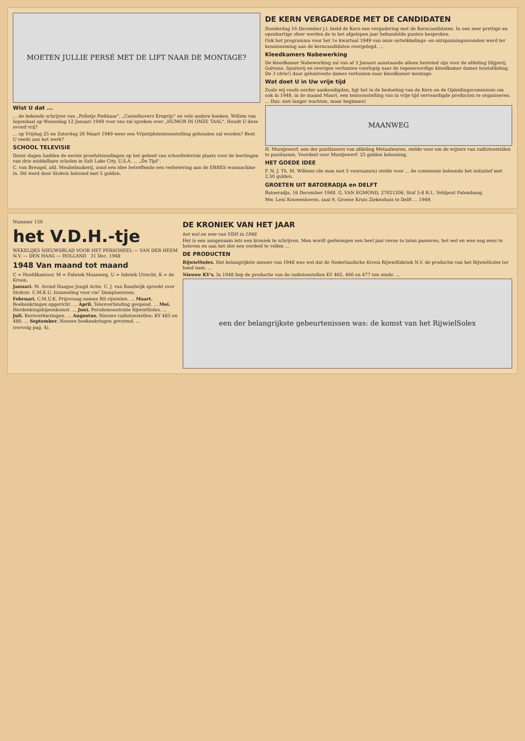MOETEN JULLIE PERSÉ MET DE LIFT NAAR DE MONTAGE?
Wist U dat ...
... de bekende schrijver van „Polletje Piekhaar", „Cantelhovers Ereprijs" en vele andere boeken, Willem van Iependaal op Woensdag 12 Januari 1949 voor ons zal spreken over „HUMOR IN ONZE TAAL". Houdt U deze avond vrij?
... op Vrijdag 25 en Zaterdag 26 Maart 1949 weer een Vrijetijdstentoonstelling gehouden zal worden? Bent U reeds aan het werk?
SCHOOL TELEVISIE
Dezer dagen hadden de eerste proefuitzendingen op het gebied van schooltelevisie plaats voor de leerlingen van drie middelbare scholen in Salt Lake City, U.S.A. ... „De Tijd".
C. van Breugel, afd. Meubelmakerij, zond een idee betreffende een verbetering aan de ERRES wasmachine in. Dit werd door Stokvis beloond met 5 gulden.
DE KERN VERGADERDE MET DE CANDIDATEN
Donderdag 16 December j.l. hield de Kern een vergadering met de Kerncandidaten. In een zeer prettige en openhartige sfeer werden de in het afgelopen jaar behandelde punten besproken.
Ook het programma voor het 1e kwartaal 1949 van onze ontwikkelings- en ontspanningsavonden werd ter kennisneming aan de kerncandidaten overgelegd. ...
Kleedkamers Nabewerking
De kleedkamer Nabewerking zal van af 3 Januari aanstaande alleen bestemd zijn voor de afdeling Slijperij, Galvano, Spuiterij en overigen verhuizen voorlopig naar de tegenwoordige kleedkamer dames houtafdeling. De 3 (drie!) daar gehuisveste dames verhuizen naar kleedkamer montage.
Wat doet U in Uw vrije tijd
Zoals wij reeds eerder aankondigden, ligt het in de bedoeling van de Kern en de Opleidingscommissie om ook in 1949, in de maand Maart, een tentoonstelling van in vrije tijd vervaardigde producten te organiseren. ... Dus: niet langer wachten, maar beginnen!
MAANWEG
H. Muntjewerf, een der puntlassers van afdeling Metaalwaren, stelde voor om de wijzers van radiotoestellen te puntlassen. Voordeel voor Muntjewerf: 25 gulden belooning.
HET GOEDE IDEE
F. N. J. Th. M. Willems (de man met 5 voornamen) stelde voor ... de commissie beloonde het initiatief met 2,50 gulden.
GROETEN UIT BATOERADJA en DELFT
Batoeradja, 16 December 1948. G. VAN EGMOND, 27021206, Staf 5-8 R.I., Veldpost Palembang.
Mw. Leni Kouwenhoven, zaal 9, Groene Kruis Ziekenhuis te Delft ... 1949.
Nummer 156
het V.D.H.-tje
WEKELIJKS NIEUWSBLAD VOOR HET PERSONEEL — VAN DER HEEM N.V. — DEN HAAG — HOLLAND 31 Dec. 1948
1948 Van maand tot maand
C = Hoofdkantoor, M = Fabriek Maanweg, U = fabriek Utrecht, K = de Kroon.
Januari. M. Avond Haagse Jeugd Actie. C. J. van Randwijk spreekt over Stokvis. C.M.K.U. Inzameling voor cm² Damplantsoen.
Februari. C.M.U.K. Prijsvraag namen RS-rijwielen. ... Maart. Boekenkringen opgericht. ... April. Telexverbinding geopend. ... Mei. Herdenkingsbijeenkomst. ... Juni. Persdemonstratie RijwielSolex. ... Juli. Kernverkiezingen. ... Augustus. Nieuwe radiotoestellen: KY 485 en 486. ... September. Nieuwe boekenkringen gevormd. ...
(vervolg pag. 4).
DE KRONIEK VAN HET JAAR
het wel en wee van VDH in 1948
Het is een aangenaam iets een kroniek te schrijven. Men wordt gedwongen een heel jaar revue te laten passeren, het wel en wee nog eens te beleven en aan het slot een oordeel te vellen ...
DE PRODUCTEN
RijwielSolex. Het belangrijkste nieuws van 1948 was wel dat de Nederlandsche Kroon Rijwielfabriek N.V. de productie van het RijwielSolex ter hand nam. ...
Nieuwe KY's. In 1948 liep de productie van de radiotoestellen KY 465, 466 en 477 ten einde. ...
een der belangrijkste gebeurtenissen was: de komst van het RijwielSolex